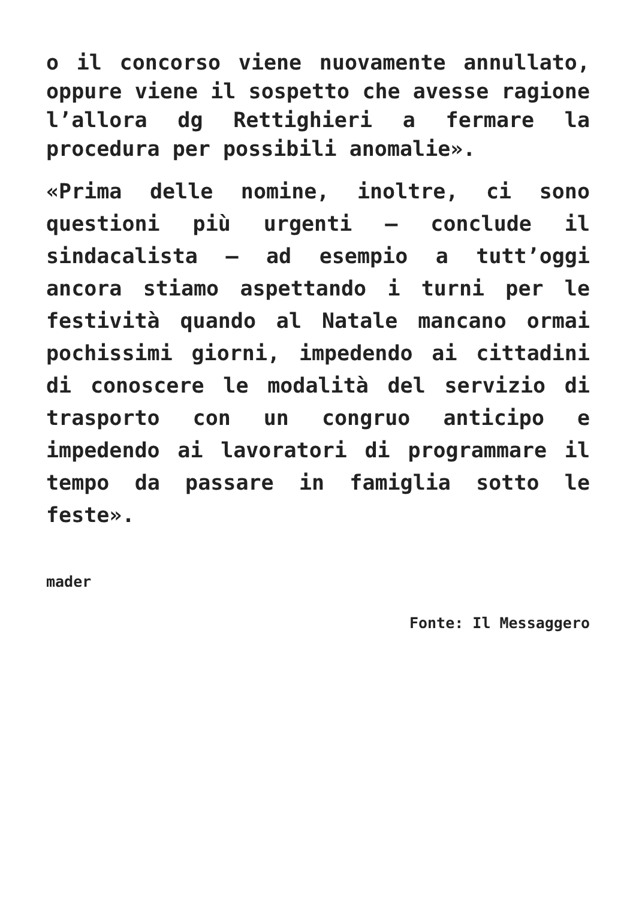o il concorso viene nuovamente annullato, oppure viene il sospetto che avesse ragione l’allora dg Rettighieri a fermare la procedura per possibili anomalie».
«Prima delle nomine, inoltre, ci sono questioni più urgenti – conclude il sindacalista – ad esempio a tutt’oggi ancora stiamo aspettando i turni per le festività quando al Natale mancano ormai pochissimi giorni, impedendo ai cittadini di conoscere le modalità del servizio di trasporto con un congruo anticipo e impedendo ai lavoratori di programmare il tempo da passare in famiglia sotto le feste».
mader
Fonte: Il Messaggero